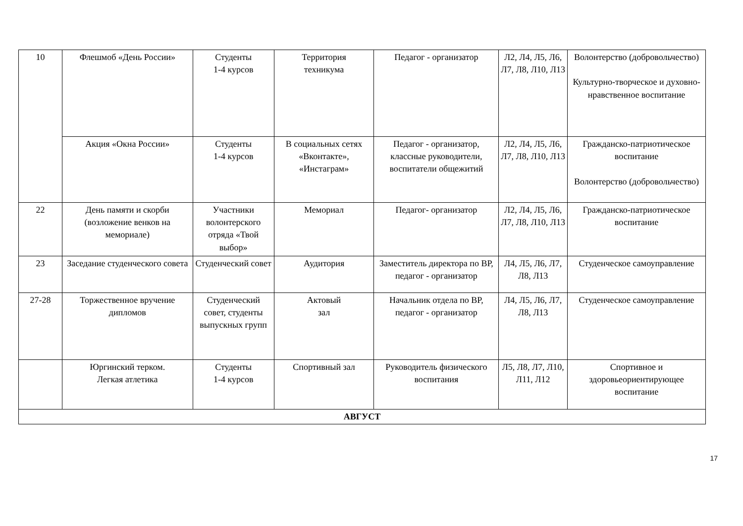| 10 | Флешмоб «День России» | Студенты 1-4 курсов | Территория техникума | Педагог - организатор | Л2, Л4, Л5, Л6, Л7, Л8, Л10, Л13 | Волонтерство (добровольчество) Культурно-творческое и духовно-нравственное воспитание |
| | Акция «Окна России» | Студенты 1-4 курсов | В социальных сетях «Вконтакте», «Инстаграм» | Педагог - организатор, классные руководители, воспитатели общежитий | Л2, Л4, Л5, Л6, Л7, Л8, Л10, Л13 | Гражданско-патриотическое воспитание Волонтерство (добровольчество) |
| 22 | День памяти и скорби (возложение венков на мемориале) | Участники волонтерского отряда «Твой выбор» | Мемориал | Педагог- организатор | Л2, Л4, Л5, Л6, Л7, Л8, Л10, Л13 | Гражданско-патриотическое воспитание |
| 23 | Заседание студенческого совета | Студенческий совет | Аудитория | Заместитель директора по ВР, педагог - организатор | Л4, Л5, Л6, Л7, Л8, Л13 | Студенческое самоуправление |
| 27-28 | Торжественное вручение дипломов | Студенческий совет, студенты выпускных групп | Актовый зал | Начальник отдела по ВР, педагог - организатор | Л4, Л5, Л6, Л7, Л8, Л13 | Студенческое самоуправление |
| | Юргинский терком. Легкая атлетика | Студенты 1-4 курсов | Спортивный зал | Руководитель физического воспитания | Л5, Л8, Л7, Л10, Л11, Л12 | Спортивное и здоровьеориентирующее воспитание |
| АВГУСТ | | | | | | |
17